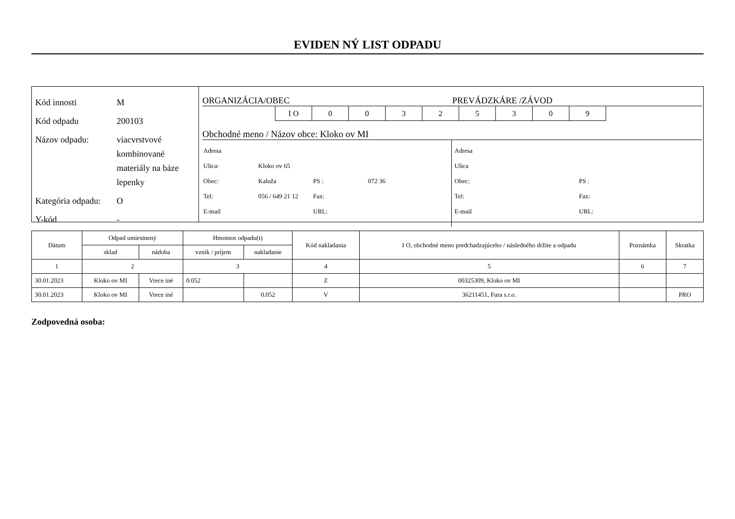EVIDEN NÝ LIST ODPADU
| Kód innosti | M |
| Kód odpadu | 200103 |
| Názov odpadu: | viacvrstvové kombinované materiály na báze lepenky |
| Kategória odpadu: | O |
| Y-kód | - |
ORGANIZÁCIA/OBEC PREVÁDZKÁRE /ZÁVOD
| I O | 0 | 0 | 3 | 2 | 5 | 3 | 0 | 9 |
Obchodné meno / Názov obce: Kloko ov MI
| Adresa | | | |
| Ulica: | Kloko ov 65 | | |
| Obec: | Kaluža | PS : | 072 36 |
| Tel: | 056 / 649 21 12 | Fax: | |
| E-mail | | URL: | |
| Adresa | | |
| Ulica | | |
| Obec: | | PS : |
| Tel: | | Fax: |
| E-mail | | URL: |
| Dátum | Odpad umiestnený | | Hmotnos odpadu(t) | | Kód nakladania | I O, obchodné meno predchadzajúceho / následného držite a odpadu | Poznámka | Skratka |
| --- | --- | --- | --- | --- | --- | --- | --- | --- |
| | sklad | nádoba | vznik / príjem | nakladanie | | | | |
| 1 | 2 | | 3 | | 4 | 5 | 6 | 7 |
| 30.01.2023 | Kloko ov MI | Vrece iné | 0.052 | | Z | 00325309, Kloko ov MI | | |
| 30.01.2023 | Kloko ov MI | Vrece iné | | 0.052 | V | 36211451, Fura s.r.o. | | PRO |
Zodpovedná osoba: